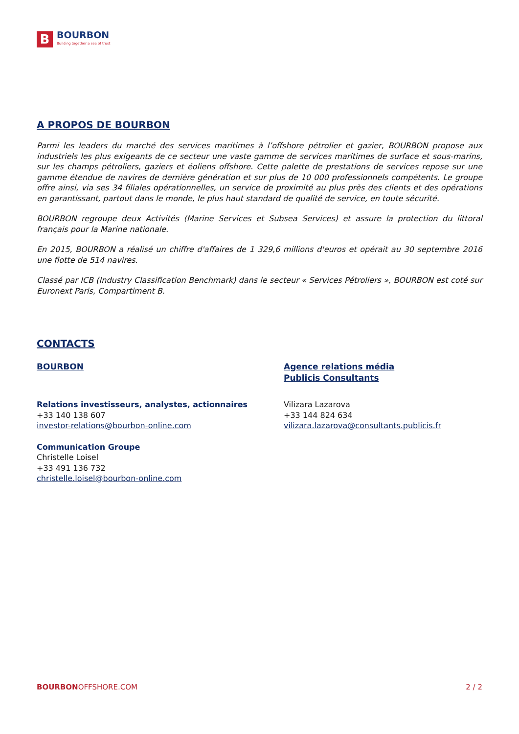B
BOURBON
Building together a sea of trust
A PROPOS DE BOURBON
Parmi les leaders du marché des services maritimes à l’offshore pétrolier et gazier, BOURBON propose aux industriels les plus exigeants de ce secteur une vaste gamme de services maritimes de surface et sous-marins, sur les champs pétroliers, gaziers et éoliens offshore. Cette palette de prestations de services repose sur une gamme étendue de navires de dernière génération et sur plus de 10 000 professionnels compétents. Le groupe offre ainsi, via ses 34 filiales opérationnelles, un service de proximité au plus près des clients et des opérations en garantissant, partout dans le monde, le plus haut standard de qualité de service, en toute sécurité.
BOURBON regroupe deux Activités (Marine Services et Subsea Services) et assure la protection du littoral français pour la Marine nationale.
En 2015, BOURBON a réalisé un chiffre d'affaires de 1 329,6 millions d'euros et opérait au 30 septembre 2016 une flotte de 514 navires.
Classé par ICB (Industry Classification Benchmark) dans le secteur « Services Pétroliers », BOURBON est coté sur Euronext Paris, Compartiment B.
CONTACTS
BOURBON
Relations investisseurs, analystes, actionnaires
+33 140 138 607
investor-relations@bourbon-online.com
Communication Groupe
Christelle Loisel
+33 491 136 732
christelle.loisel@bourbon-online.com
Agence relations média
Publicis Consultants
Vilizara Lazarova
+33 144 824 634
vilizara.lazarova@consultants.publicis.fr
BOURBONOFFSHORE.COM 2 / 2